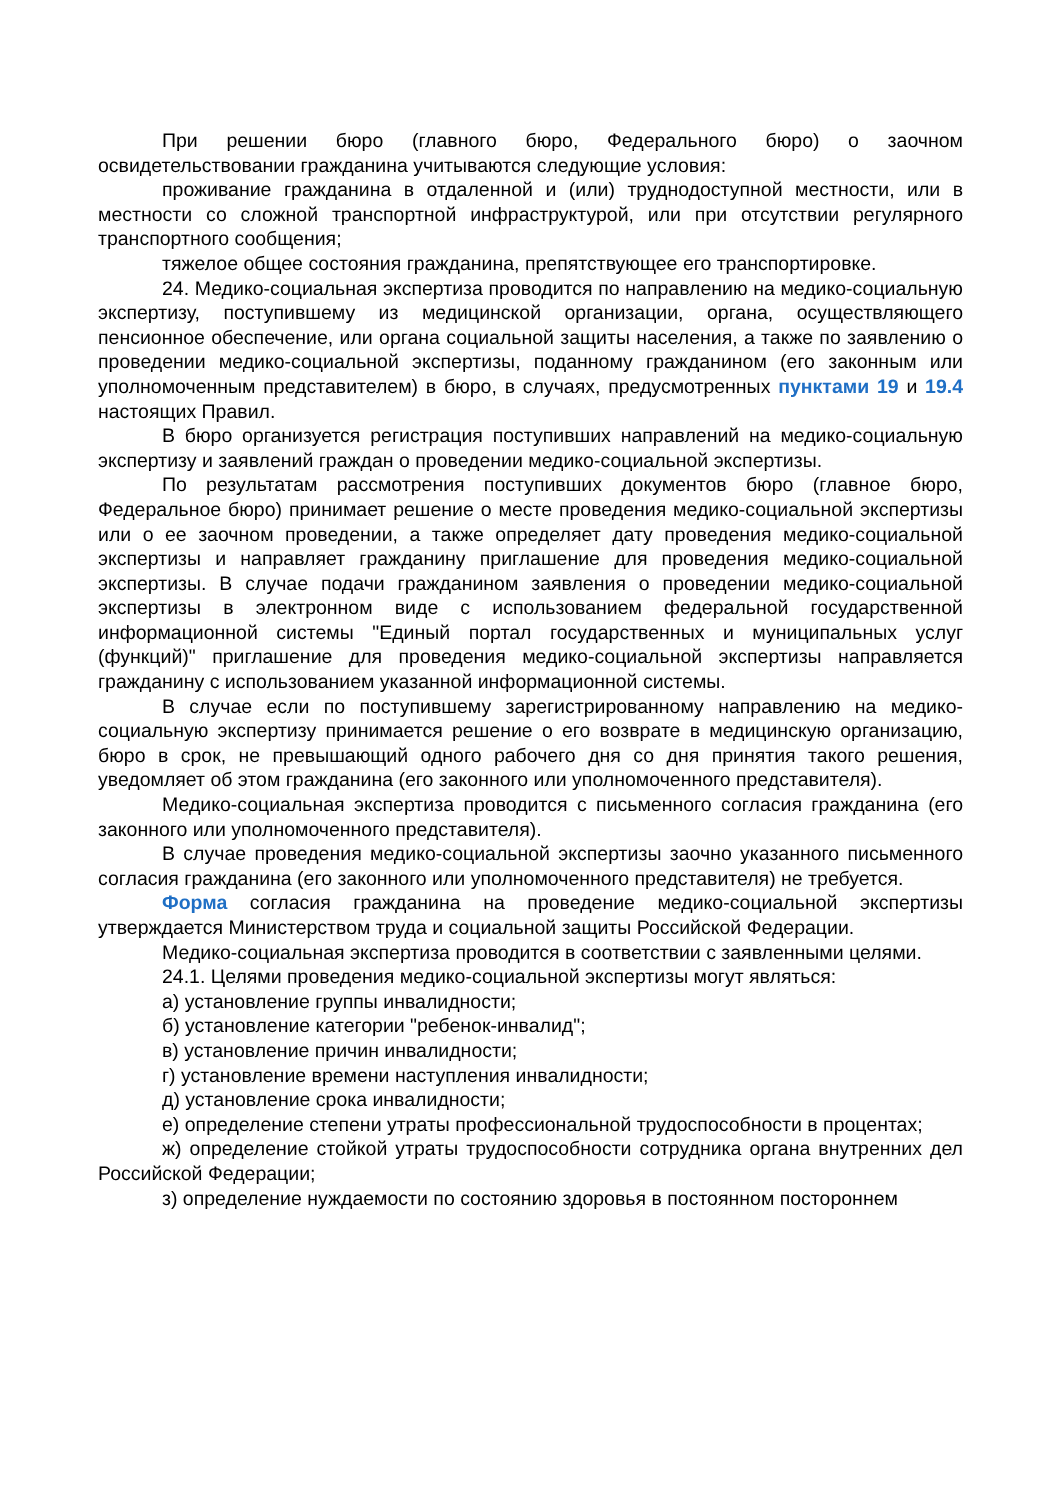При решении бюро (главного бюро, Федерального бюро) о заочном освидетельствовании гражданина учитываются следующие условия:
проживание гражданина в отдаленной и (или) труднодоступной местности, или в местности со сложной транспортной инфраструктурой, или при отсутствии регулярного транспортного сообщения;
тяжелое общее состояния гражданина, препятствующее его транспортировке.
24. Медико-социальная экспертиза проводится по направлению на медико-социальную экспертизу, поступившему из медицинской организации, органа, осуществляющего пенсионное обеспечение, или органа социальной защиты населения, а также по заявлению о проведении медико-социальной экспертизы, поданному гражданином (его законным или уполномоченным представителем) в бюро, в случаях, предусмотренных пунктами 19 и 19.4 настоящих Правил.
В бюро организуется регистрация поступивших направлений на медико-социальную экспертизу и заявлений граждан о проведении медико-социальной экспертизы.
По результатам рассмотрения поступивших документов бюро (главное бюро, Федеральное бюро) принимает решение о месте проведения медико-социальной экспертизы или о ее заочном проведении, а также определяет дату проведения медико-социальной экспертизы и направляет гражданину приглашение для проведения медико-социальной экспертизы. В случае подачи гражданином заявления о проведении медико-социальной экспертизы в электронном виде с использованием федеральной государственной информационной системы "Единый портал государственных и муниципальных услуг (функций)" приглашение для проведения медико-социальной экспертизы направляется гражданину с использованием указанной информационной системы.
В случае если по поступившему зарегистрированному направлению на медико-социальную экспертизу принимается решение о его возврате в медицинскую организацию, бюро в срок, не превышающий одного рабочего дня со дня принятия такого решения, уведомляет об этом гражданина (его законного или уполномоченного представителя).
Медико-социальная экспертиза проводится с письменного согласия гражданина (его законного или уполномоченного представителя).
В случае проведения медико-социальной экспертизы заочно указанного письменного согласия гражданина (его законного или уполномоченного представителя) не требуется.
Форма согласия гражданина на проведение медико-социальной экспертизы утверждается Министерством труда и социальной защиты Российской Федерации.
Медико-социальная экспертиза проводится в соответствии с заявленными целями.
24.1. Целями проведения медико-социальной экспертизы могут являться:
а) установление группы инвалидности;
б) установление категории "ребенок-инвалид";
в) установление причин инвалидности;
г) установление времени наступления инвалидности;
д) установление срока инвалидности;
е) определение степени утраты профессиональной трудоспособности в процентах;
ж) определение стойкой утраты трудоспособности сотрудника органа внутренних дел Российской Федерации;
з) определение нуждаемости по состоянию здоровья в постоянном постороннем